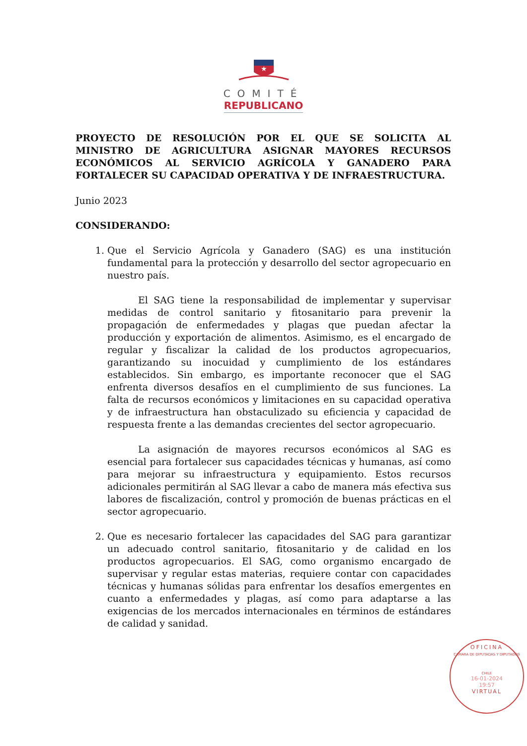★
COMITÉ
REPUBLICANO
PROYECTO DE RESOLUCIÓN POR EL QUE SE SOLICITA AL MINISTRO DE AGRICULTURA ASIGNAR MAYORES RECURSOS ECONÓMICOS AL SERVICIO AGRÍCOLA Y GANADERO PARA FORTALECER SU CAPACIDAD OPERATIVA Y DE INFRAESTRUCTURA.
Junio 2023
CONSIDERANDO:
1. Que el Servicio Agrícola y Ganadero (SAG) es una institución fundamental para la protección y desarrollo del sector agropecuario en nuestro país.
El SAG tiene la responsabilidad de implementar y supervisar medidas de control sanitario y fitosanitario para prevenir la propagación de enfermedades y plagas que puedan afectar la producción y exportación de alimentos. Asimismo, es el encargado de regular y fiscalizar la calidad de los productos agropecuarios, garantizando su inocuidad y cumplimiento de los estándares establecidos. Sin embargo, es importante reconocer que el SAG enfrenta diversos desafíos en el cumplimiento de sus funciones. La falta de recursos económicos y limitaciones en su capacidad operativa y de infraestructura han obstaculizado su eficiencia y capacidad de respuesta frente a las demandas crecientes del sector agropecuario.
La asignación de mayores recursos económicos al SAG es esencial para fortalecer sus capacidades técnicas y humanas, así como para mejorar su infraestructura y equipamiento. Estos recursos adicionales permitirán al SAG llevar a cabo de manera más efectiva sus labores de fiscalización, control y promoción de buenas prácticas en el sector agropecuario.
2. Que es necesario fortalecer las capacidades del SAG para garantizar un adecuado control sanitario, fitosanitario y de calidad en los productos agropecuarios. El SAG, como organismo encargado de supervisar y regular estas materias, requiere contar con capacidades técnicas y humanas sólidas para enfrentar los desafíos emergentes en cuanto a enfermedades y plagas, así como para adaptarse a las exigencias de los mercados internacionales en términos de estándares de calidad y sanidad.
OFICINA
CAMARA DE DIPUTADAS Y DIPUTADOS
CHILE
16-01-2024
19:57
VIRTUAL